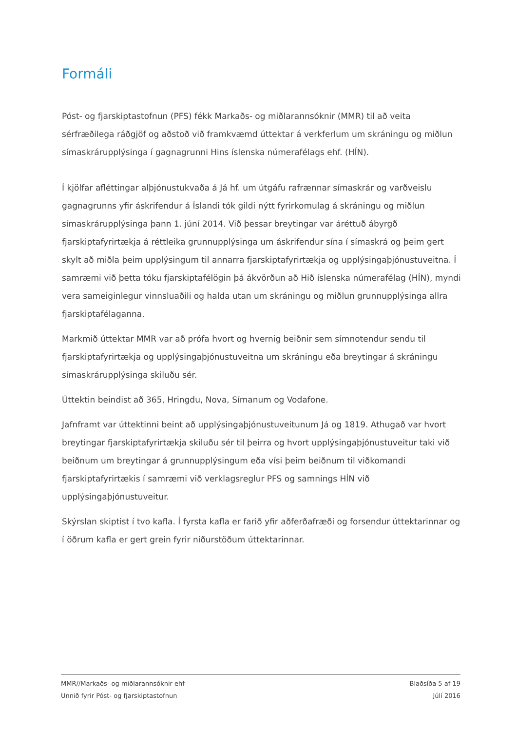Formáli
Póst- og fjarskiptastofnun (PFS) fékk Markaðs- og miðlarannsóknir (MMR) til að veita sérfræðilega ráðgjöf og aðstoð við framkvæmd úttektar á verkferlum um skráningu og miðlun símaskrárupplýsinga í gagnagrunni Hins íslenska númerafélags ehf. (HÍN).
Í kjölfar afléttingar alþjónustukvaða á Já hf. um útgáfu rafrænnar símaskrár og varðveislu gagnagrunns yfir áskrifendur á Íslandi tók gildi nýtt fyrirkomulag á skráningu og miðlun símaskrárupplýsinga þann 1. júní 2014. Við þessar breytingar var áréttuð ábyrgð fjarskiptafyrirtækja á réttleika grunnupplýsinga um áskrifendur sína í símaskrá og þeim gert skylt að miðla þeim upplýsingum til annarra fjarskiptafyrirtækja og upplýsingaþjónustuveitna. Í samræmi við þetta tóku fjarskiptafélögin þá ákvörðun að Hið íslenska númerafélag (HÍN), myndi vera sameiginlegur vinnsluaðili og halda utan um skráningu og miðlun grunnupplýsinga allra fjarskiptafélaganna.
Markmið úttektar MMR var að prófa hvort og hvernig beiðnir sem símnotendur sendu til fjarskiptafyrirtækja og upplýsingaþjónustuveitna um skráningu eða breytingar á skráningu símaskrárupplýsinga skiluðu sér.
Úttektin beindist að 365, Hringdu, Nova, Símanum og Vodafone.
Jafnframt var úttektinni beint að upplýsingaþjónustuveitunum Já og 1819. Athugað var hvort breytingar fjarskiptafyrirtækja skiluðu sér til þeirra og hvort upplýsingaþjónustuveitur taki við beiðnum um breytingar á grunnupplýsingum eða vísi þeim beiðnum til viðkomandi fjarskiptafyrirtækis í samræmi við verklagsreglur PFS og samnings HÍN við upplýsingaþjónustuveitur.
Skýrslan skiptist í tvo kafla. Í fyrsta kafla er farið yfir aðferðafræði og forsendur úttektarinnar og í öðrum kafla er gert grein fyrir niðurstöðum úttektarinnar.
MMR//Markaðs- og miðlarannsóknir ehf
Unnið fyrir Póst- og fjarskiptastofnun
Blaðsíða 5 af 19
Júlí 2016